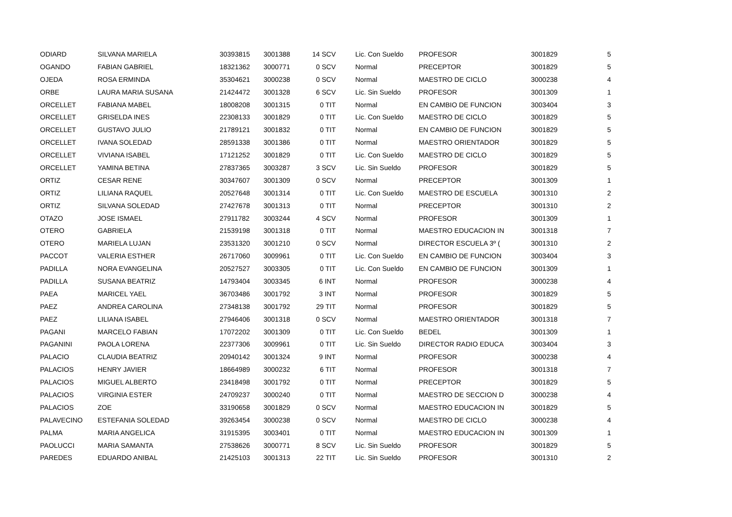| ODIARD | SILVANA MARIELA | 30393815 | 3001388 | 14 SCV | Lic. Con Sueldo | PROFESOR | 3001829 | 5 |
| OGANDO | FABIAN GABRIEL | 18321362 | 3000771 | 0 SCV | Normal | PRECEPTOR | 3001829 | 5 |
| OJEDA | ROSA ERMINDA | 35304621 | 3000238 | 0 SCV | Normal | MAESTRO DE CICLO | 3000238 | 4 |
| ORBE | LAURA MARIA SUSANA | 21424472 | 3001328 | 6 SCV | Lic. Sin Sueldo | PROFESOR | 3001309 | 1 |
| ORCELLET | FABIANA MABEL | 18008208 | 3001315 | 0 TIT | Normal | EN CAMBIO DE FUNCION | 3003404 | 3 |
| ORCELLET | GRISELDA INES | 22308133 | 3001829 | 0 TIT | Lic. Con Sueldo | MAESTRO DE CICLO | 3001829 | 5 |
| ORCELLET | GUSTAVO JULIO | 21789121 | 3001832 | 0 TIT | Normal | EN CAMBIO DE FUNCION | 3001829 | 5 |
| ORCELLET | IVANA SOLEDAD | 28591338 | 3001386 | 0 TIT | Normal | MAESTRO ORIENTADOR | 3001829 | 5 |
| ORCELLET | VIVIANA ISABEL | 17121252 | 3001829 | 0 TIT | Lic. Con Sueldo | MAESTRO DE CICLO | 3001829 | 5 |
| ORCELLET | YAMINA BETINA | 27837365 | 3003287 | 3 SCV | Lic. Sin Sueldo | PROFESOR | 3001829 | 5 |
| ORTIZ | CESAR RENE | 30347607 | 3001309 | 0 SCV | Normal | PRECEPTOR | 3001309 | 1 |
| ORTIZ | LILIANA RAQUEL | 20527648 | 3001314 | 0 TIT | Lic. Con Sueldo | MAESTRO DE ESCUELA | 3001310 | 2 |
| ORTIZ | SILVANA SOLEDAD | 27427678 | 3001313 | 0 TIT | Normal | PRECEPTOR | 3001310 | 2 |
| OTAZO | JOSE ISMAEL | 27911782 | 3003244 | 4 SCV | Normal | PROFESOR | 3001309 | 1 |
| OTERO | GABRIELA | 21539198 | 3001318 | 0 TIT | Normal | MAESTRO EDUCACION IN | 3001318 | 7 |
| OTERO | MARIELA LUJAN | 23531320 | 3001210 | 0 SCV | Normal | DIRECTOR ESCUELA 3º ( | 3001310 | 2 |
| PACCOT | VALERIA ESTHER | 26717060 | 3009961 | 0 TIT | Lic. Con Sueldo | EN CAMBIO DE FUNCION | 3003404 | 3 |
| PADILLA | NORA EVANGELINA | 20527527 | 3003305 | 0 TIT | Lic. Con Sueldo | EN CAMBIO DE FUNCION | 3001309 | 1 |
| PADILLA | SUSANA BEATRIZ | 14793404 | 3003345 | 6 INT | Normal | PROFESOR | 3000238 | 4 |
| PAEA | MARICEL YAEL | 36703486 | 3001792 | 3 INT | Normal | PROFESOR | 3001829 | 5 |
| PAEZ | ANDREA CAROLINA | 27348138 | 3001792 | 29 TIT | Normal | PROFESOR | 3001829 | 5 |
| PAEZ | LILIANA ISABEL | 27946406 | 3001318 | 0 SCV | Normal | MAESTRO ORIENTADOR | 3001318 | 7 |
| PAGANI | MARCELO FABIAN | 17072202 | 3001309 | 0 TIT | Lic. Con Sueldo | BEDEL | 3001309 | 1 |
| PAGANINI | PAOLA LORENA | 22377306 | 3009961 | 0 TIT | Lic. Sin Sueldo | DIRECTOR RADIO EDUCA | 3003404 | 3 |
| PALACIO | CLAUDIA BEATRIZ | 20940142 | 3001324 | 9 INT | Normal | PROFESOR | 3000238 | 4 |
| PALACIOS | HENRY JAVIER | 18664989 | 3000232 | 6 TIT | Normal | PROFESOR | 3001318 | 7 |
| PALACIOS | MIGUEL ALBERTO | 23418498 | 3001792 | 0 TIT | Normal | PRECEPTOR | 3001829 | 5 |
| PALACIOS | VIRGINIA ESTER | 24709237 | 3000240 | 0 TIT | Normal | MAESTRO DE SECCION D | 3000238 | 4 |
| PALACIOS | ZOE | 33190658 | 3001829 | 0 SCV | Normal | MAESTRO EDUCACION IN | 3001829 | 5 |
| PALAVECINO | ESTEFANIA SOLEDAD | 39263454 | 3000238 | 0 SCV | Normal | MAESTRO DE CICLO | 3000238 | 4 |
| PALMA | MARIA ANGELICA | 31915395 | 3003401 | 0 TIT | Normal | MAESTRO EDUCACION IN | 3001309 | 1 |
| PAOLUCCI | MARIA SAMANTA | 27538626 | 3000771 | 8 SCV | Lic. Sin Sueldo | PROFESOR | 3001829 | 5 |
| PAREDES | EDUARDO ANIBAL | 21425103 | 3001313 | 22 TIT | Lic. Sin Sueldo | PROFESOR | 3001310 | 2 |